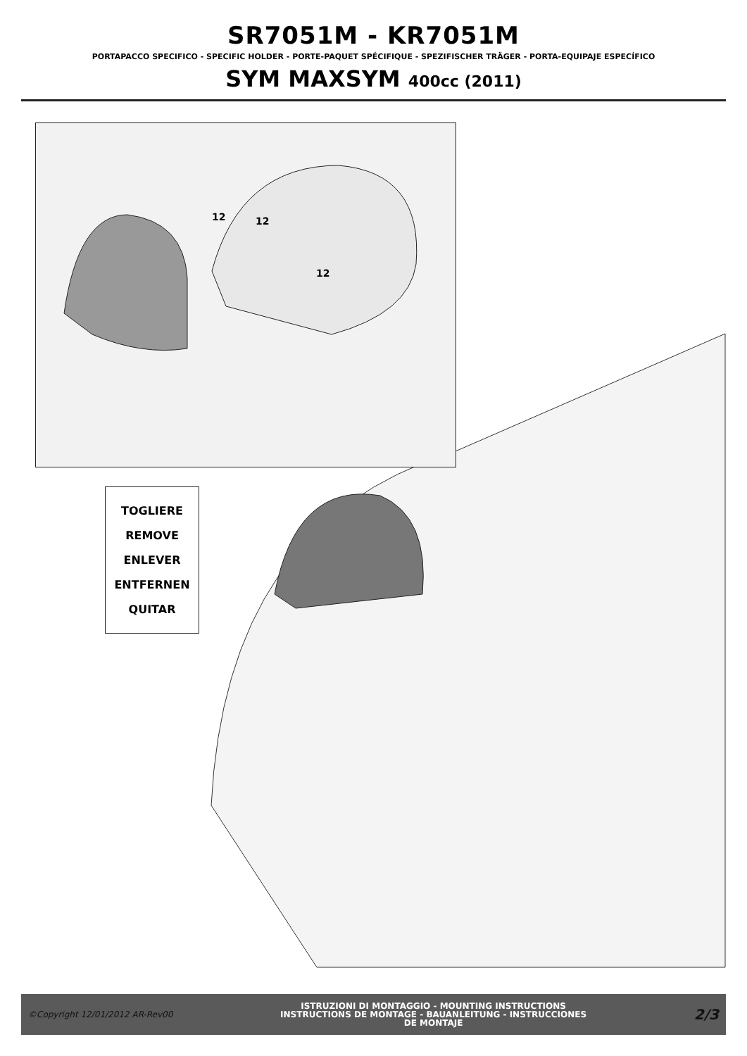SR7051M - KR7051M
PORTAPACCO SPECIFICO - SPECIFIC HOLDER - PORTE-PAQUET SPÉCIFIQUE - SPEZIFISCHER TRÄGER - PORTA-EQUIPAJE ESPECÍFICO
SYM MAXSYM 400cc (2011)
12
12
12
TOGLIERE
REMOVE
ENLEVER
ENTFERNEN
QUITAR
©Copyright 12/01/2012 AR-Rev00
ISTRUZIONI DI MONTAGGIO - MOUNTING INSTRUCTIONS
INSTRUCTIONS DE MONTAGE - BAUANLEITUNG - INSTRUCCIONES
DE MONTAJE
2/3